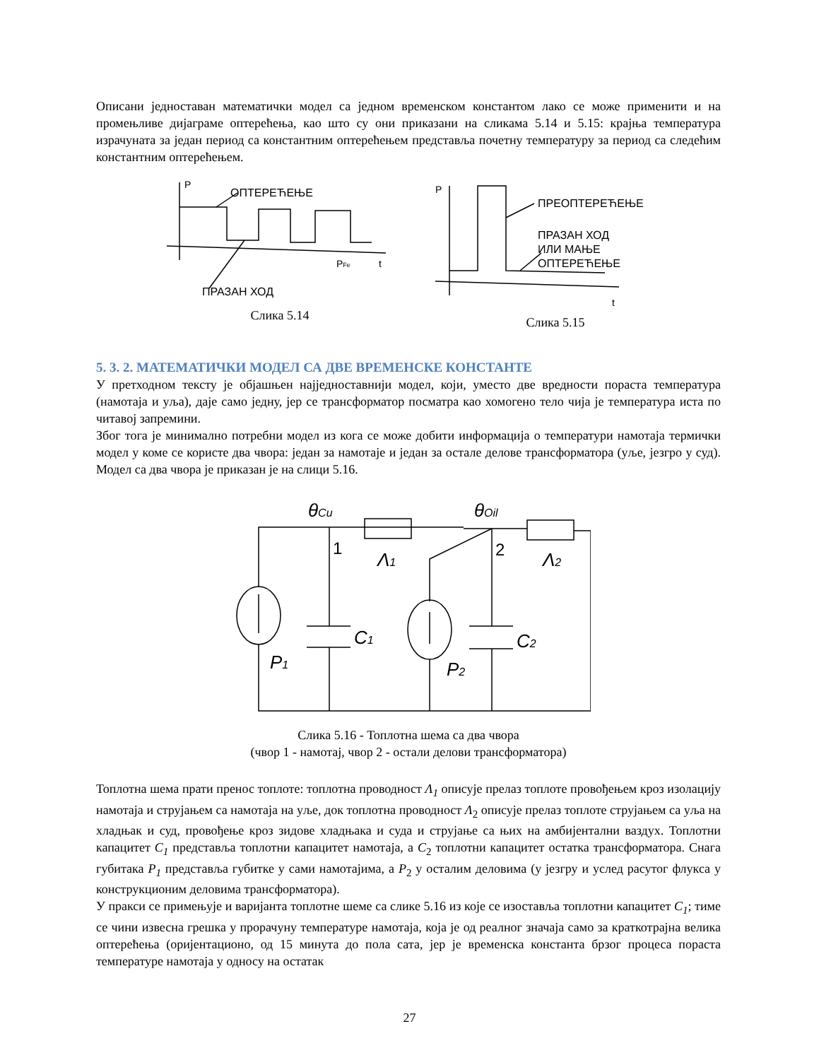Описани једноставан математички модел са једном временском константом лако се може применити и на промењливе дијаграме оптерећења, као што су они приказани на сликама 5.14 и 5.15: крајња температура израчуната за један период са константним оптерећењем представља почетну температуру за период са следећим константним оптерећењем.
P
ОПТЕРЕЋЕЊЕ
ПРАЗАН ХОД
PFe
t
Слика 5.14
P
ПРЕОПТЕРЕЋЕЊЕ
ПРАЗАН ХОД
ИЛИ МАЊЕ
ОПТЕРЕЋЕЊЕ
t
Слика 5.15
5. 3. 2. МАТЕМАТИЧКИ МОДЕЛ СА ДВЕ ВРЕМЕНСКЕ КОНСТАНТЕ
У претходном тексту је објашњен најједноставнији модел, који, уместо две вредности пораста температура (намотаја и уља), даје само једну, јер се трансформатор посматра као хомогено тело чија је температура иста по читавој запремини.
Због тога је минимално потребни модел из кога се може добити информација о температури намотаја термички модел у коме се користе два чвора: један за намотаје и један за остале делове трансформатора (уље, језгро у суд). Модел са два чвора је приказан је на слици 5.16.
θCu
θOil
Λ1
Λ2
C1
C2
P1
P2
1
2
Слика 5.16 - Топлотна шема са два чвора
(чвор 1 - намотај, чвор 2 - остали делови трансформатора)
Топлотна шема прати пренос топлоте: топлотна проводност Λ<sub>1</sub> описује прелаз топлоте провођењем кроз изолацију намотаја и струјањем са намотаја на уље, док топлотна проводност Λ<sub>2</sub> описује прелаз топлоте струјањем са уља на хладњак и суд, провођење кроз зидове хладњака и суда и струјање са њих на амбијентални ваздух. Топлотни капацитет C<sub>1</sub> представља топлотни капацитет намотаја, а C<sub>2</sub> топлотни капацитет остатка трансформатора. Снага губитака P<sub>1</sub> представља губитке у сами намотајима, а P<sub>2</sub> у осталим деловима (у језгру и услед расутог флукса у конструкционим деловима трансформатора).
У пракси се примењује и варијанта топлотне шеме са слике 5.16 из које се изоставља топлотни капацитет C<sub>1</sub>; тиме се чини извесна грешка у прорачуну температуре намотаја, која је од реалног значаја само за краткотрајна велика оптерећења (оријентационо, од 15 минута до пола сата, јер је временска константа брзог процеса пораста температуре намотаја у односу на остатак
27